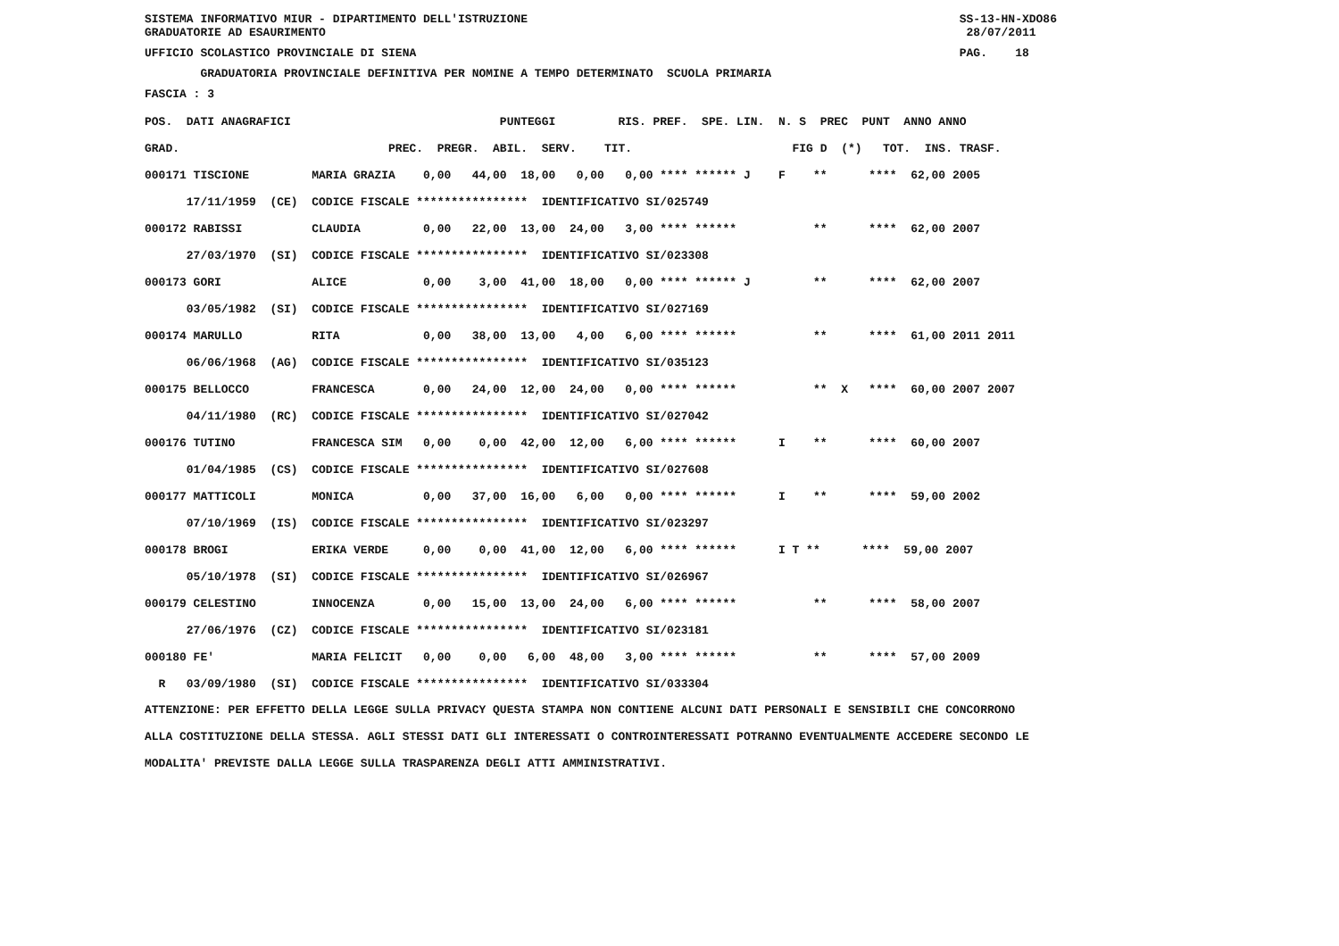SISTEMA INFORMATIVO MIUR - DIPARTIMENTO DELL'ISTRUZIONE SS-13-HN-XDO86 GRADUATORIE AD ESAURIMENTO 28/07/2011
UFFICIO SCOLASTICO PROVINCIALE DI SIENA PAG. 18
GRADUATORIA PROVINCIALE DEFINITIVA PER NOMINE A TEMPO DETERMINATO SCUOLA PRIMARIA
FASCIA : 3
| POS. DATI ANAGRAFICI PUNTEGGI RIS. PREF. SPE. LIN. N. S PREC PUNT ANNO ANNO |
| --- |
| GRAD. PREC. PREGR. ABIL. SERV. TIT. FIG D (*) TOT. INS. TRASF. |
| 000171 TISCIONE MARIA GRAZIA 0,00 44,00 18,00 0,00 0,00 **** ****** J F ** **** 62,00 2005 |
| 17/11/1959 (CE) CODICE FISCALE **************** IDENTIFICATIVO SI/025749 |
| 000172 RABISSI CLAUDIA 0,00 22,00 13,00 24,00 3,00 **** ****** ** **** 62,00 2007 |
| 27/03/1970 (SI) CODICE FISCALE **************** IDENTIFICATIVO SI/023308 |
| 000173 GORI ALICE 0,00 3,00 41,00 18,00 0,00 **** ****** J ** **** 62,00 2007 |
| 03/05/1982 (SI) CODICE FISCALE **************** IDENTIFICATIVO SI/027169 |
| 000174 MARULLO RITA 0,00 38,00 13,00 4,00 6,00 **** ****** ** **** 61,00 2011 2011 |
| 06/06/1968 (AG) CODICE FISCALE **************** IDENTIFICATIVO SI/035123 |
| 000175 BELLOCCO FRANCESCA 0,00 24,00 12,00 24,00 0,00 **** ****** ** X **** 60,00 2007 2007 |
| 04/11/1980 (RC) CODICE FISCALE **************** IDENTIFICATIVO SI/027042 |
| 000176 TUTINO FRANCESCA SIM 0,00 0,00 42,00 12,00 6,00 **** ****** I ** **** 60,00 2007 |
| 01/04/1985 (CS) CODICE FISCALE **************** IDENTIFICATIVO SI/027608 |
| 000177 MATTICOLI MONICA 0,00 37,00 16,00 6,00 0,00 **** ****** I ** **** 59,00 2002 |
| 07/10/1969 (IS) CODICE FISCALE **************** IDENTIFICATIVO SI/023297 |
| 000178 BROGI ERIKA VERDE 0,00 0,00 41,00 12,00 6,00 **** ****** I T ** **** 59,00 2007 |
| 05/10/1978 (SI) CODICE FISCALE **************** IDENTIFICATIVO SI/026967 |
| 000179 CELESTINO INNOCENZA 0,00 15,00 13,00 24,00 6,00 **** ****** ** **** 58,00 2007 |
| 27/06/1976 (CZ) CODICE FISCALE **************** IDENTIFICATIVO SI/023181 |
| 000180 FE' MARIA FELICIT 0,00 0,00 6,00 48,00 3,00 **** ****** ** **** 57,00 2009 |
| R 03/09/1980 (SI) CODICE FISCALE **************** IDENTIFICATIVO SI/033304 |
ATTENZIONE: PER EFFETTO DELLA LEGGE SULLA PRIVACY QUESTA STAMPA NON CONTIENE ALCUNI DATI PERSONALI E SENSIBILI CHE CONCORRONO ALLA COSTITUZIONE DELLA STESSA. AGLI STESSI DATI GLI INTERESSATI O CONTROINTERESSATI POTRANNO EVENTUALMENTE ACCEDERE SECONDO LE MODALITA' PREVISTE DALLA LEGGE SULLA TRASPARENZA DEGLI ATTI AMMINISTRATIVI.